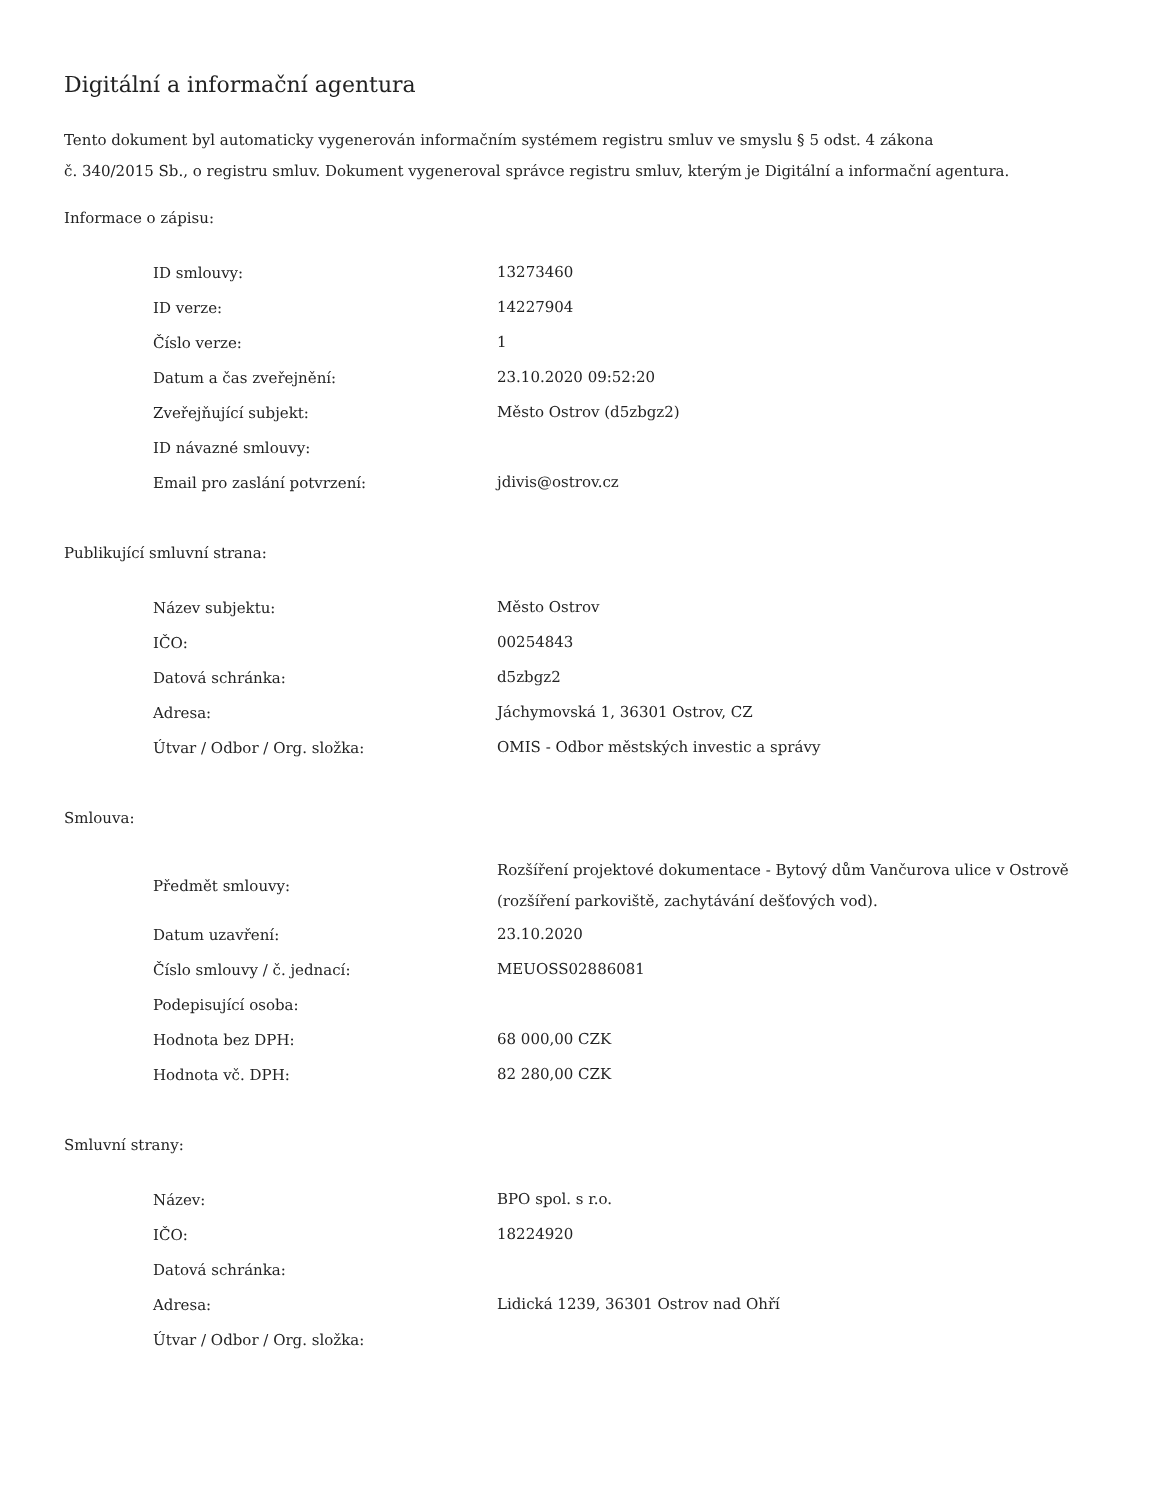Digitální a informační agentura
Tento dokument byl automaticky vygenerován informačním systémem registru smluv ve smyslu § 5 odst. 4 zákona
č. 340/2015 Sb., o registru smluv. Dokument vygeneroval správce registru smluv, kterým je Digitální a informační agentura.
Informace o zápisu:
| ID smlouvy: | 13273460 |
| ID verze: | 14227904 |
| Číslo verze: | 1 |
| Datum a čas zveřejnění: | 23.10.2020 09:52:20 |
| Zveřejňující subjekt: | Město Ostrov (d5zbgz2) |
| ID návazné smlouvy: | |
| Email pro zaslání potvrzení: | jdivis@ostrov.cz |
Publikující smluvní strana:
| Název subjektu: | Město Ostrov |
| IČO: | 00254843 |
| Datová schránka: | d5zbgz2 |
| Adresa: | Jáchymovská 1, 36301 Ostrov, CZ |
| Útvar / Odbor / Org. složka: | OMIS - Odbor městských investic a správy |
Smlouva:
| Předmět smlouvy: | Rozšíření projektové dokumentace - Bytový dům Vančurova ulice v Ostrově (rozšíření parkoviště, zachytávání dešťových vod). |
| Datum uzavření: | 23.10.2020 |
| Číslo smlouvy / č. jednací: | MEUOSS02886081 |
| Podepisující osoba: | |
| Hodnota bez DPH: | 68 000,00 CZK |
| Hodnota vč. DPH: | 82 280,00 CZK |
Smluvní strany:
| Název: | BPO spol. s r.o. |
| IČO: | 18224920 |
| Datová schránka: | |
| Adresa: | Lidická 1239, 36301 Ostrov nad Ohří |
| Útvar / Odbor / Org. složka: | |